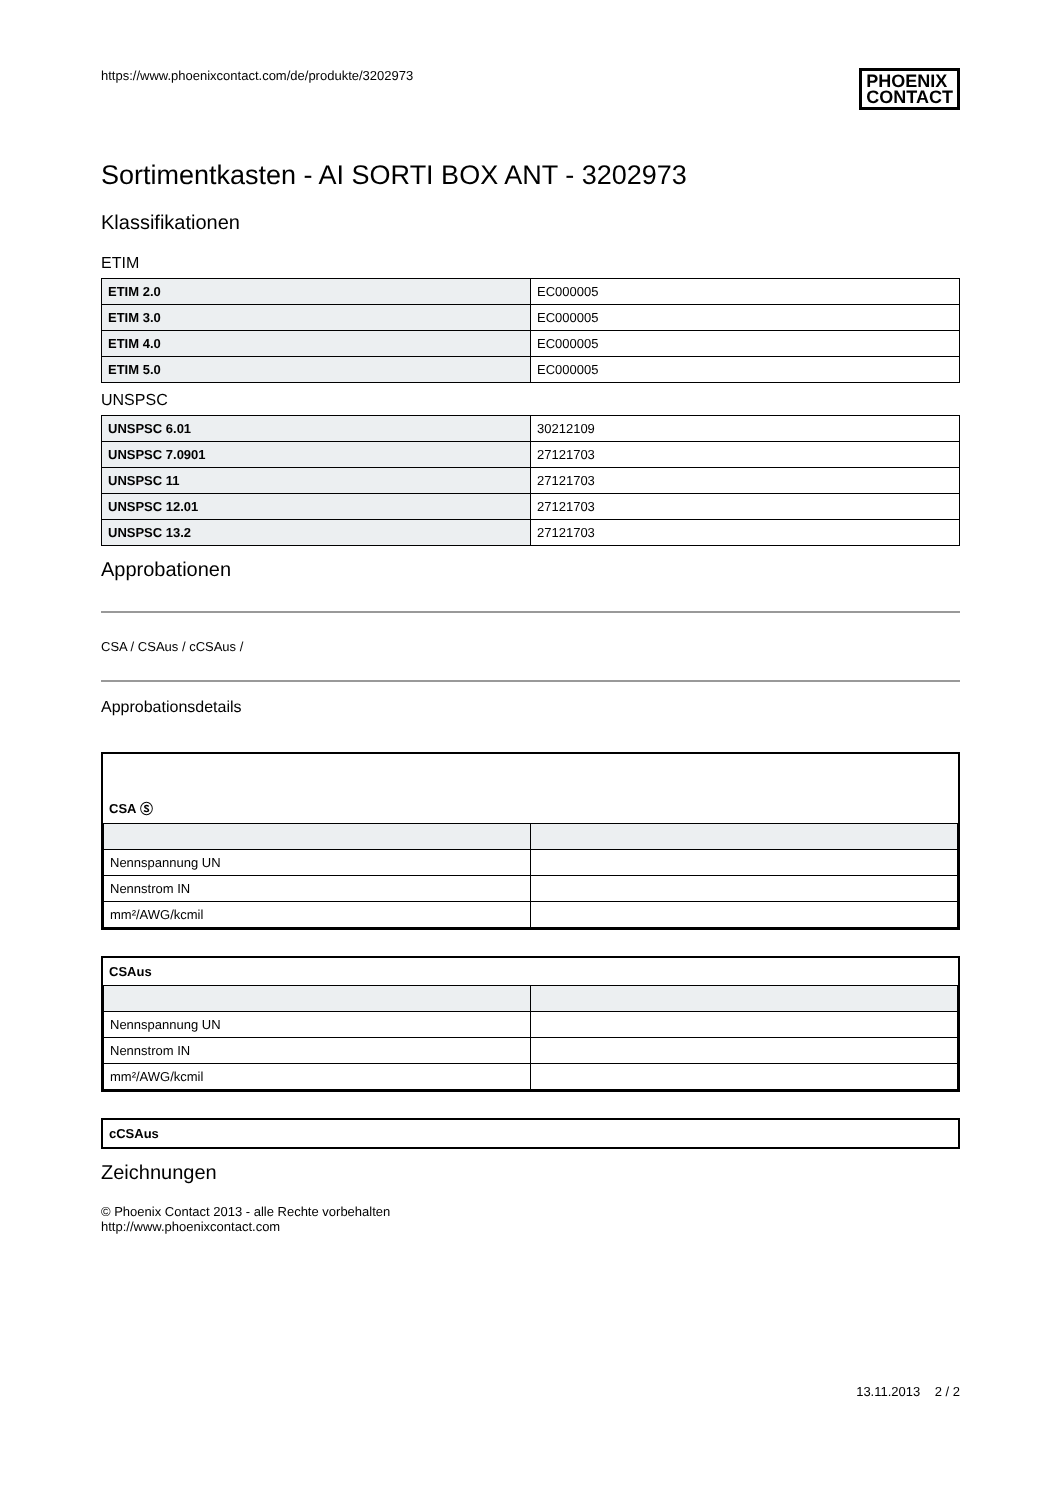https://www.phoenixcontact.com/de/produkte/3202973 PHOENIX
CONTACT
Sortimentkasten - AI SORTI BOX ANT - 3202973
Klassifikationen
ETIM
| ETIM 2.0 | EC000005 |
| ETIM 3.0 | EC000005 |
| ETIM 4.0 | EC000005 |
| ETIM 5.0 | EC000005 |
UNSPSC
| UNSPSC 6.01 | 30212109 |
| UNSPSC 7.0901 | 27121703 |
| UNSPSC 11 | 27121703 |
| UNSPSC 12.01 | 27121703 |
| UNSPSC 13.2 | 27121703 |
Approbationen
CSA / CSAus / cCSAus /
Approbationsdetails
CSA Ⓢ
| Nennspannung UN | |
| Nennstrom IN | |
| mm²/AWG/kcmil | |
CSAus
| Nennspannung UN | |
| Nennstrom IN | |
| mm²/AWG/kcmil | |
cCSAus
Zeichnungen
© Phoenix Contact 2013 - alle Rechte vorbehalten
http://www.phoenixcontact.com
13.11.2013 2 / 2